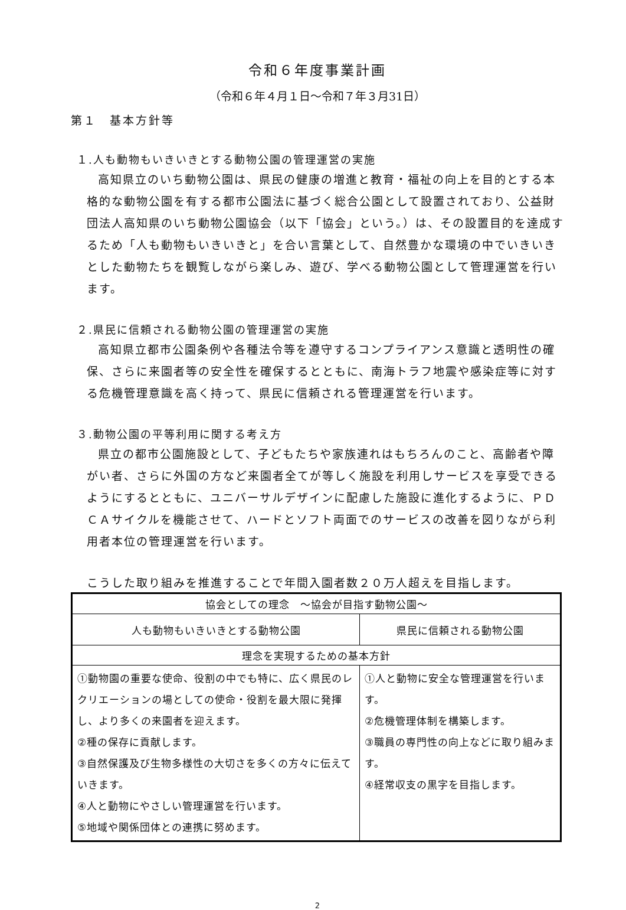令和６年度事業計画
（令和６年４月１日～令和７年３月31日）
第１　基本方針等
１.人も動物もいきいきとする動物公園の管理運営の実施
高知県立のいち動物公園は、県民の健康の増進と教育・福祉の向上を目的とする本格的な動物公園を有する都市公園法に基づく総合公園として設置されており、公益財団法人高知県のいち動物公園協会（以下「協会」という。）は、その設置目的を達成するため「人も動物もいきいきと」を合い言葉として、自然豊かな環境の中でいきいきとした動物たちを観覧しながら楽しみ、遊び、学べる動物公園として管理運営を行います。
２.県民に信頼される動物公園の管理運営の実施
高知県立都市公園条例や各種法令等を遵守するコンプライアンス意識と透明性の確保、さらに来園者等の安全性を確保するとともに、南海トラフ地震や感染症等に対する危機管理意識を高く持って、県民に信頼される管理運営を行います。
３.動物公園の平等利用に関する考え方
県立の都市公園施設として、子どもたちや家族連れはもちろんのこと、高齢者や障がい者、さらに外国の方など来園者全てが等しく施設を利用しサービスを享受できるようにするとともに、ユニバーサルデザインに配慮した施設に進化するように、ＰＤＣＡサイクルを機能させて、ハードとソフト両面でのサービスの改善を図りながら利用者本位の管理運営を行います。
こうした取り組みを推進することで年間入園者数２０万人超えを目指します。
| 協会としての理念 ～協会が目指す動物公園～ | |
| 人も動物もいきいきとする動物公園 | 県民に信頼される動物公園 |
| 理念を実現するための基本方針 | |
| ①動物園の重要な使命、役割の中でも特に、広く県民のレクリエーションの場としての使命・役割を最大限に発揮し、より多くの来園者を迎えます。 ②種の保存に貢献します。 ③自然保護及び生物多様性の大切さを多くの方々に伝えていきます。 ④人と動物にやさしい管理運営を行います。 ⑤地域や関係団体との連携に努めます。 | ①人と動物に安全な管理運営を行います。 ②危機管理体制を構築します。 ③職員の専門性の向上などに取り組みます。 ④経常収支の黒字を目指します。 |
2